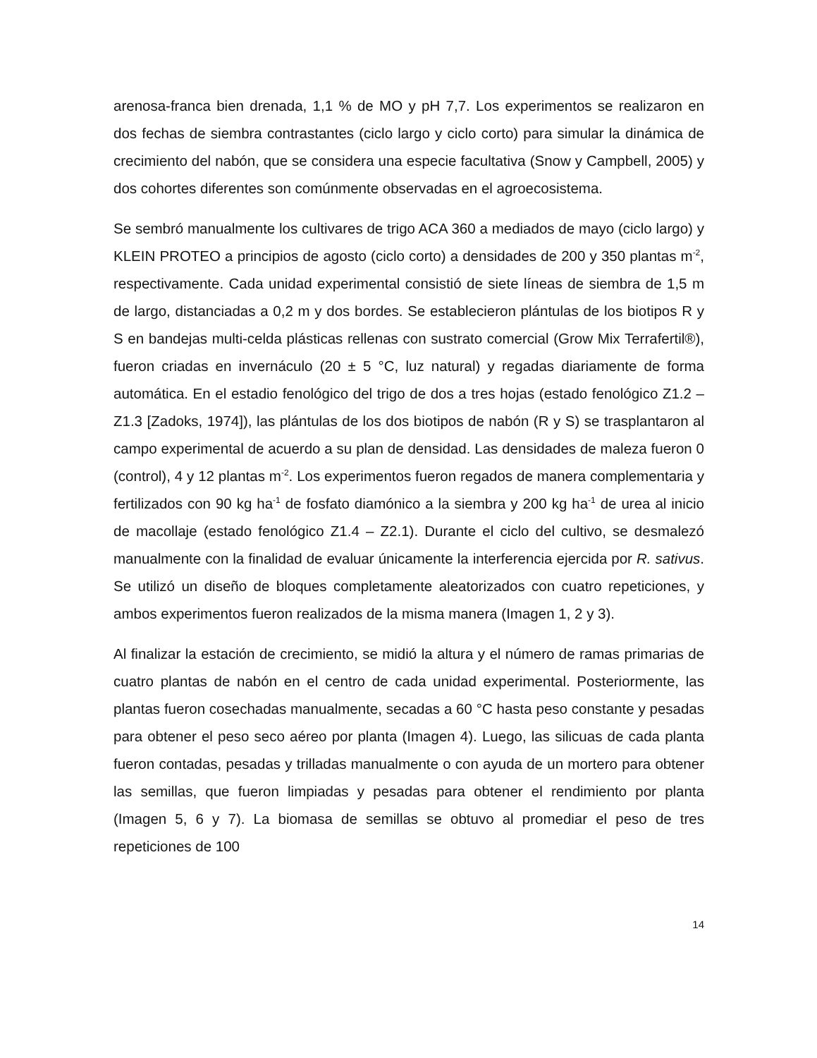arenosa-franca bien drenada, 1,1 % de MO y pH 7,7. Los experimentos se realizaron en dos fechas de siembra contrastantes (ciclo largo y ciclo corto) para simular la dinámica de crecimiento del nabón, que se considera una especie facultativa (Snow y Campbell, 2005) y dos cohortes diferentes son comúnmente observadas en el agroecosistema.
Se sembró manualmente los cultivares de trigo ACA 360 a mediados de mayo (ciclo largo) y KLEIN PROTEO a principios de agosto (ciclo corto) a densidades de 200 y 350 plantas m<sup>-2</sup>, respectivamente. Cada unidad experimental consistió de siete líneas de siembra de 1,5 m de largo, distanciadas a 0,2 m y dos bordes. Se establecieron plántulas de los biotipos R y S en bandejas multi-celda plásticas rellenas con sustrato comercial (Grow Mix Terrafertil®), fueron criadas en invernáculo (20 ± 5 °C, luz natural) y regadas diariamente de forma automática. En el estadio fenológico del trigo de dos a tres hojas (estado fenológico Z1.2 – Z1.3 [Zadoks, 1974]), las plántulas de los dos biotipos de nabón (R y S) se trasplantaron al campo experimental de acuerdo a su plan de densidad. Las densidades de maleza fueron 0 (control), 4 y 12 plantas m<sup>-2</sup>. Los experimentos fueron regados de manera complementaria y fertilizados con 90 kg ha<sup>-1</sup> de fosfato diamónico a la siembra y 200 kg ha<sup>-1</sup> de urea al inicio de macollaje (estado fenológico Z1.4 – Z2.1). Durante el ciclo del cultivo, se desmalezó manualmente con la finalidad de evaluar únicamente la interferencia ejercida por R. sativus. Se utilizó un diseño de bloques completamente aleatorizados con cuatro repeticiones, y ambos experimentos fueron realizados de la misma manera (Imagen 1, 2 y 3).
Al finalizar la estación de crecimiento, se midió la altura y el número de ramas primarias de cuatro plantas de nabón en el centro de cada unidad experimental. Posteriormente, las plantas fueron cosechadas manualmente, secadas a 60 °C hasta peso constante y pesadas para obtener el peso seco aéreo por planta (Imagen 4). Luego, las silicuas de cada planta fueron contadas, pesadas y trilladas manualmente o con ayuda de un mortero para obtener las semillas, que fueron limpiadas y pesadas para obtener el rendimiento por planta (Imagen 5, 6 y 7). La biomasa de semillas se obtuvo al promediar el peso de tres repeticiones de 100
14